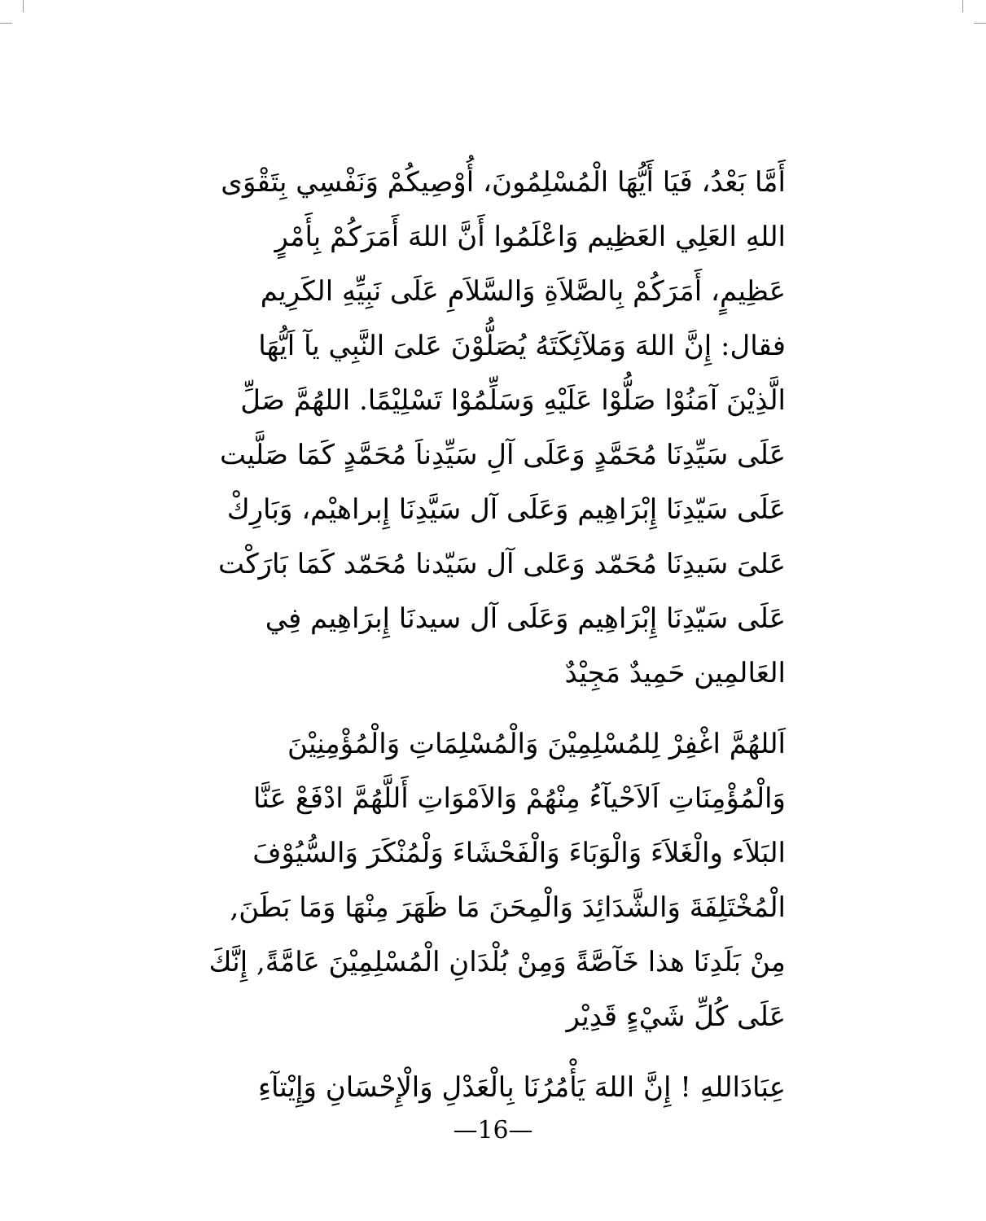أَمَّا بَعْدُ، فَيَا أَيُّهَا الْمُسْلِمُونَ، أُوْصِيكُمْ وَنَفْسِي بِتَقْوَى اللهِ العَلِي العَظِيم وَاعْلَمُوا أَنَّ اللهَ أَمَرَكُمْ بِأَمْرٍ عَظِيمٍ، أَمَرَكُمْ بِالصَّلاَةِ وَالسَّلاَمِ عَلَى نَبِيِّهِ الكَرِيم فقال: إِنَّ اللهَ وَمَلآئِكَتَهُ يُصَلُّوْنَ عَلىَ النَّبِي يآ اَيُّهَا الَّذِيْنَ آمَنُوْا صَلُّوْا عَلَيْهِ وَسَلِّمُوْا تَسْلِيْمًا. اللهُمَّ صَلِّ عَلَى سَيِّدِنَا مُحَمَّدٍ وَعَلَى آلِ سَيِّدِناَ مُحَمَّدٍ كَمَا صَلَّيت عَلَى سَيّدِنَا إِبْرَاهِيم وَعَلَى آل سَيَّدِنَا إِبراهيْم، وَبَارِكْ عَلىَ سَيدِنَا مُحَمّد وَعَلى آل سَيّدنا مُحَمّد كَمَا بَارَكْت عَلَى سَيّدِنَا إِبْرَاهِيم وَعَلَى آل سيدنَا إِبرَاهِيم فِي العَالمِين حَمِيدٌ مَجِيْدٌ
اَللهُمَّ اغْفِرْ لِلمُسْلِمِيْنَ وَالْمُسْلِمَاتِ وَالْمُؤْمِنِيْنَ وَالْمُؤْمِنَاتِ اَلاَحْيآءُ مِنْهُمْ وَالاَمْوَاتِ أَللَّهُمَّ ادْفَعْ عَنَّا البَلاَء والْغَلاَءَ وَالْوَبَاءَ وَالْفَحْشَاءَ وَلْمُنْكَرَ وَالسُّيُوْفَ الْمُخْتَلِفَةَ وَالشَّدَائِدَ وَالْمِحَنَ مَا ظَهَرَ مِنْهَا وَمَا بَطَنَ, مِنْ بَلَدِنَا هذا خَآصَّةً وَمِنْ بُلْدَانِ الْمُسْلِمِيْنَ عَامَّةً, إِنَّكَ عَلَى كُلِّ شَيْءٍ قَدِيْر
عِبَادَاللهِ ! إِنَّ اللهَ يَأْمُرُنَا بِالْعَدْلِ وَالْإِحْسَانِ وَإِيْتآءِ
—16—